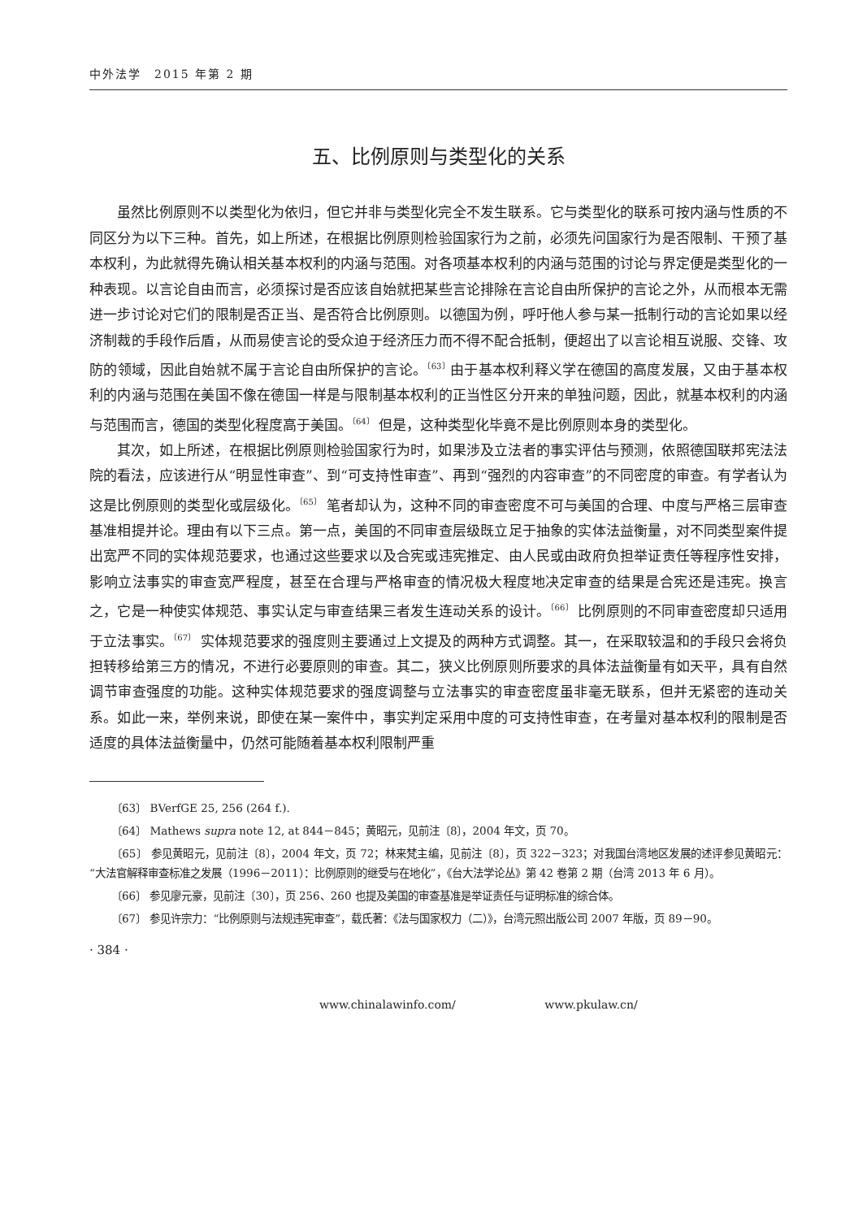中外法学　2015 年第 2 期
五、比例原则与类型化的关系
虽然比例原则不以类型化为依归，但它并非与类型化完全不发生联系。它与类型化的联系可按内涵与性质的不同区分为以下三种。首先，如上所述，在根据比例原则检验国家行为之前，必须先问国家行为是否限制、干预了基本权利，为此就得先确认相关基本权利的内涵与范围。对各项基本权利的内涵与范围的讨论与界定便是类型化的一种表现。以言论自由而言，必须探讨是否应该自始就把某些言论排除在言论自由所保护的言论之外，从而根本无需进一步讨论对它们的限制是否正当、是否符合比例原则。以德国为例，呼吁他人参与某一抵制行动的言论如果以经济制裁的手段作后盾，从而易使言论的受众迫于经济压力而不得不配合抵制，便超出了以言论相互说服、交锋、攻防的领域，因此自始就不属于言论自由所保护的言论。<sup>〔63〕</sup>由于基本权利释义学在德国的高度发展，又由于基本权利的内涵与范围在美国不像在德国一样是与限制基本权利的正当性区分开来的单独问题，因此，就基本权利的内涵与范围而言，德国的类型化程度高于美国。<sup>〔64〕</sup> 但是，这种类型化毕竟不是比例原则本身的类型化。
其次，如上所述，在根据比例原则检验国家行为时，如果涉及立法者的事实评估与预测，依照德国联邦宪法法院的看法，应该进行从“明显性审查”、到“可支持性审查”、再到“强烈的内容审查”的不同密度的审查。有学者认为这是比例原则的类型化或层级化。<sup>〔65〕</sup> 笔者却认为，这种不同的审查密度不可与美国的合理、中度与严格三层审查基准相提并论。理由有以下三点。第一点，美国的不同审查层级既立足于抽象的实体法益衡量，对不同类型案件提出宽严不同的实体规范要求，也通过这些要求以及合宪或违宪推定、由人民或由政府负担举证责任等程序性安排，影响立法事实的审查宽严程度，甚至在合理与严格审查的情况极大程度地决定审查的结果是合宪还是违宪。换言之，它是一种使实体规范、事实认定与审查结果三者发生连动关系的设计。<sup>〔66〕</sup> 比例原则的不同审查密度却只适用于立法事实。<sup>〔67〕</sup> 实体规范要求的强度则主要通过上文提及的两种方式调整。其一，在采取较温和的手段只会将负担转移给第三方的情况，不进行必要原则的审查。其二，狭义比例原则所要求的具体法益衡量有如天平，具有自然调节审查强度的功能。这种实体规范要求的强度调整与立法事实的审查密度虽非毫无联系，但并无紧密的连动关系。如此一来，举例来说，即使在某一案件中，事实判定采用中度的可支持性审查，在考量对基本权利的限制是否适度的具体法益衡量中，仍然可能随着基本权利限制严重
〔63〕 BVerfGE 25, 256 (264 f.).
〔64〕 Mathews supra note 12, at 844－845；黄昭元，见前注〔8〕，2004 年文，页 70。
〔65〕 参见黄昭元，见前注〔8〕，2004 年文，页 72；林来梵主编，见前注〔8〕，页 322－323；对我国台湾地区发展的述评参见黄昭元：“大法官解释审查标准之发展（1996－2011）：比例原则的继受与在地化”，《台大法学论丛》第 42 卷第 2 期（台湾 2013 年 6 月）。
〔66〕 参见廖元豪，见前注〔30〕，页 256、260 也提及美国的审查基准是举证责任与证明标准的综合体。
〔67〕 参见许宗力：“比例原则与法规违宪审查”，载氏著：《法与国家权力（二）》，台湾元照出版公司 2007 年版，页 89－90。
· 384 ·
www.chinalawinfo.com/ www.pkulaw.cn/